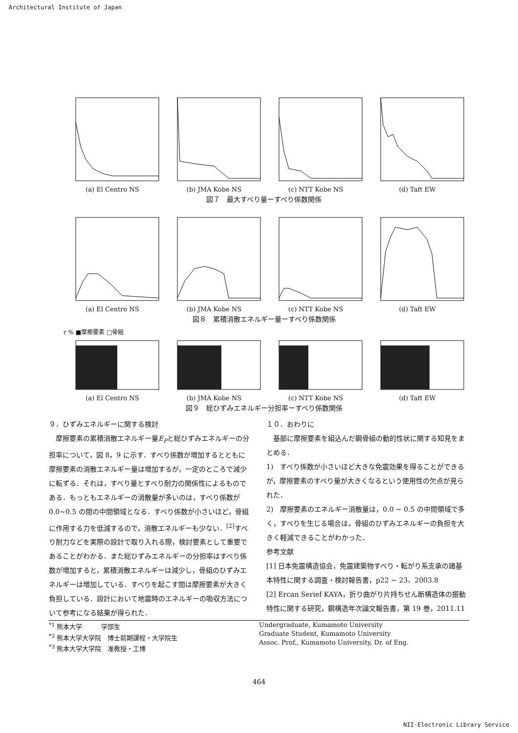Architectural Institute of Japan
(a) El Centro NS (b) JMA Kobe NS (c) NTT Kobe NS (d) Taft EW
図７　最大すべり量ーすべり係数関係
(a) El Centro NS (b) JMA Kobe NS (c) NTT Kobe NS (d) Taft EW
図８　累積消散エネルギー量ーすべり係数関係
r % ■摩擦要素 □骨組
(a) El Centro NS (b) JMA Kobe NS (c) NTT Kobe NS (d) Taft EW
図９　総ひずみエネルギー分担率ーすべり係数関係
９．ひずみエネルギーに関する検討
　摩擦要素の累積消散エネルギー量E<sub>P</sub>と総ひずみエネルギーの分担率について，図 8，9 に示す．すべり係数が増加するとともに摩擦要素の消散エネルギー量は増加するが，一定のところで減少に転ずる．それは，すべり量とすべり耐力の関係性によるものである．もっともエネルギーの消散量が多いのは，すべり係数が 0.0~0.5 の間の中間領域となる．すべり係数が小さいほど，骨組に作用する力を低減するので，消散エネルギーも少ない．<sup>[2]</sup>すべり耐力などを実際の設計で取り入れる際，検討要素として重要であることがわかる．また総ひずみエネルギーの分担率はすべり係数が増加すると，累積消散エネルギーは減少し，骨組のひずみエネルギーは増加している．すべりを起こす間は摩擦要素が大きく負担している．設計において地震時のエネルギーの吸収方法について参考になる結果が得られた．
１０．おわりに
　基部に摩擦要素を組込んだ鋼骨組の動的性状に関する知見をまとめる．
1)　すべり係数が小さいほど大きな免震効果を得ることができるが，摩擦要素のすべり量が大きくなるという使用性の欠点が見られた．
2)　摩擦要素のエネルギー消散量は，0.0 ~ 0.5 の中間領域で多く，すべりを生じる場合は，骨組のひずみエネルギーの負担を大きく軽減できることがわかった．
参考文献
[1] 日本免震構造協会，免震建築物すべり・転がり系支承の諸基本特性に関する調査・検討報告書，p22 ~ 23，2003.8
[2] Ercan Serief KAYA，折り曲がり片持ちせん断構造体の振動特性に関する研究，鋼構造年次論文報告書，第 19 巻，2011.11
<sup>*1</sup> 熊本大学　　　学部生
<sup>*2</sup> 熊本大学大学院　博士前期課程・大学院生
<sup>*3</sup> 熊本大学大学院　准教授・工博
Undergraduate, Kumamoto University
Graduate Student, Kumamoto University
Assoc. Prof., Kumamoto University, Dr. of Eng.
464
NII-Electronic Library Service